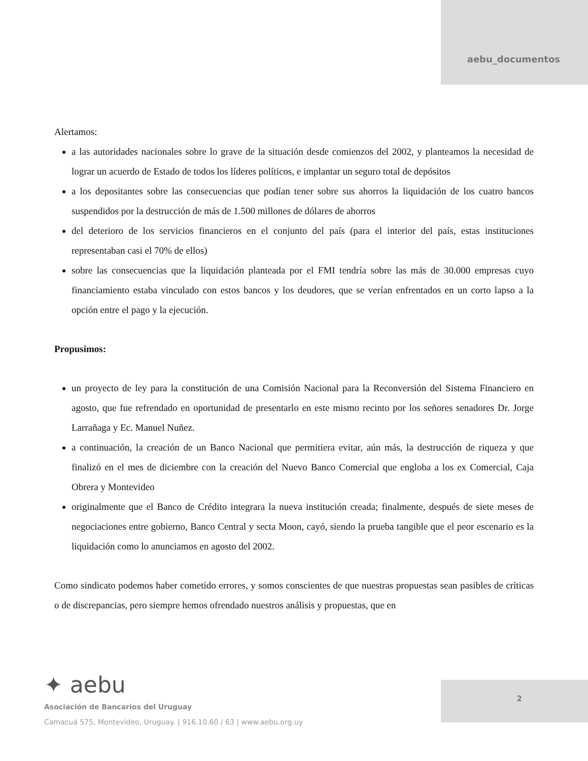aebu_documentos
Alertamos:
a las autoridades nacionales sobre lo grave de la situación desde comienzos del 2002, y planteamos la necesidad de lograr un acuerdo de Estado de todos los líderes políticos, e implantar un seguro total de depósitos
a los depositantes sobre las consecuencias que podían tener sobre sus ahorros la liquidación de los cuatro bancos suspendidos por la destrucción de más de 1.500 millones de dólares de ahorros
del deterioro de los servicios financieros en el conjunto del país (para el interior del país, estas instituciones representaban casi el 70% de ellos)
sobre las consecuencias que la liquidación planteada por el FMI tendría sobre las más de 30.000 empresas cuyo financiamiento estaba vinculado con estos bancos y los deudores, que se verían enfrentados en un corto lapso a la opción entre el pago y la ejecución.
Propusimos:
un proyecto de ley para la constitución de una Comisión Nacional para la Reconversión del Sistema Financiero en agosto, que fue refrendado en oportunidad de presentarlo en este mismo recinto por los señores senadores Dr. Jorge Larrañaga y Ec. Manuel Nuñez.
a continuación, la creación de un Banco Nacional que permitiera evitar, aún más, la destrucción de riqueza y que finalizó en el mes de diciembre con la creación del Nuevo Banco Comercial que engloba a los ex Comercial, Caja Obrera y Montevideo
originalmente que el Banco de Crédito integrara la nueva institución creada; finalmente, después de siete meses de negociaciones entre gobierno, Banco Central y secta Moon, cayó, siendo la prueba tangible que el peor escenario es la liquidación como lo anunciamos en agosto del 2002.
Como sindicato podemos haber cometido errores, y somos conscientes de que nuestras propuestas sean pasibles de críticas o de discrepancias, pero siempre hemos ofrendado nuestros análisis y propuestas, que en
✦ aebu
Asociación de Bancarios del Uruguay
Camacuá 575, Montevideo, Uruguay. | 916.10.60 / 63 | www.aebu.org.uy
2